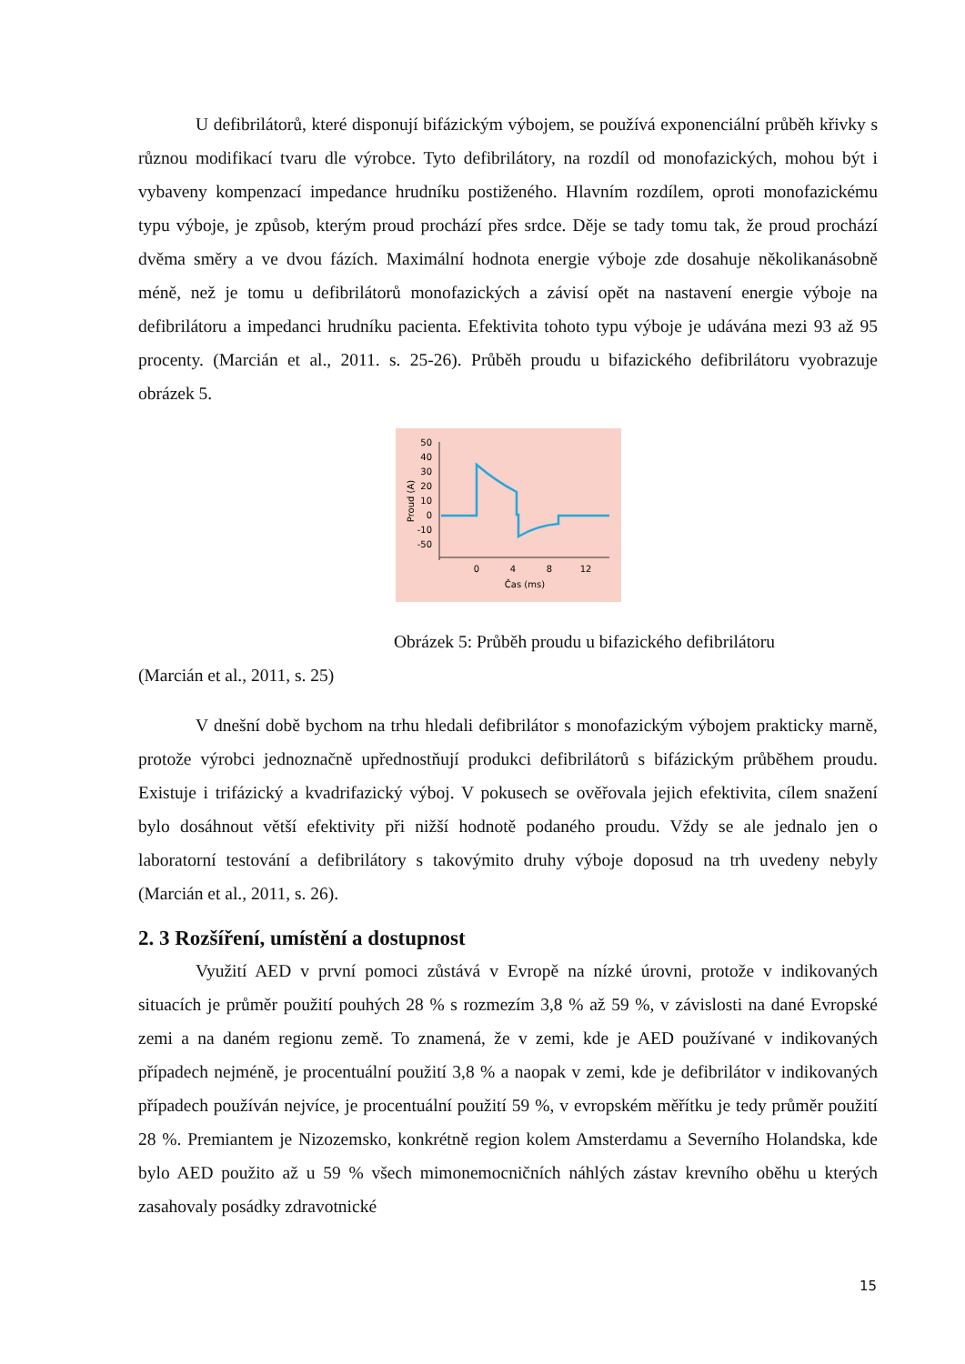U defibrilátorů, které disponují bifázickým výbojem, se používá exponenciální průběh křivky s různou modifikací tvaru dle výrobce. Tyto defibrilátory, na rozdíl od monofazických, mohou být i vybaveny kompenzací impedance hrudníku postiženého. Hlavním rozdílem, oproti monofazickému typu výboje, je způsob, kterým proud prochází přes srdce. Děje se tady tomu tak, že proud prochází dvěma směry a ve dvou fázích. Maximální hodnota energie výboje zde dosahuje několikanásobně méně, než je tomu u defibrilátorů monofazických a závisí opět na nastavení energie výboje na defibrilátoru a impedanci hrudníku pacienta. Efektivita tohoto typu výboje je udávána mezi 93 až 95 procenty. (Marcián et al., 2011. s. 25-26). Průběh proudu u bifazického defibrilátoru vyobrazuje obrázek 5.
50
40
30
20
10
0
-10
-50
0
4
8
12
Čas (ms)
Proud (A)
Obrázek 5: Průběh proudu u bifazického defibrilátoru
(Marcián et al., 2011, s. 25)
V dnešní době bychom na trhu hledali defibrilátor s monofazickým výbojem prakticky marně, protože výrobci jednoznačně upřednostňují produkci defibrilátorů s bifázickým průběhem proudu. Existuje i trifázický a kvadrifazický výboj. V pokusech se ověřovala jejich efektivita, cílem snažení bylo dosáhnout větší efektivity při nižší hodnotě podaného proudu. Vždy se ale jednalo jen o laboratorní testování a defibrilátory s takovýmito druhy výboje doposud na trh uvedeny nebyly (Marcián et al., 2011, s. 26).
2. 3 Rozšíření, umístění a dostupnost
Využití AED v první pomoci zůstává v Evropě na nízké úrovni, protože v indikovaných situacích je průměr použití pouhých 28 % s rozmezím 3,8 % až 59 %, v závislosti na dané Evropské zemi a na daném regionu země. To znamená, že v zemi, kde je AED používané v indikovaných případech nejméně, je procentuální použití 3,8 % a naopak v zemi, kde je defibrilátor v indikovaných případech používán nejvíce, je procentuální použití 59 %, v evropském měřítku je tedy průměr použití 28 %. Premiantem je Nizozemsko, konkrétně region kolem Amsterdamu a Severního Holandska, kde bylo AED použito až u 59 % všech mimonemocničních náhlých zástav krevního oběhu u kterých zasahovaly posádky zdravotnické
15